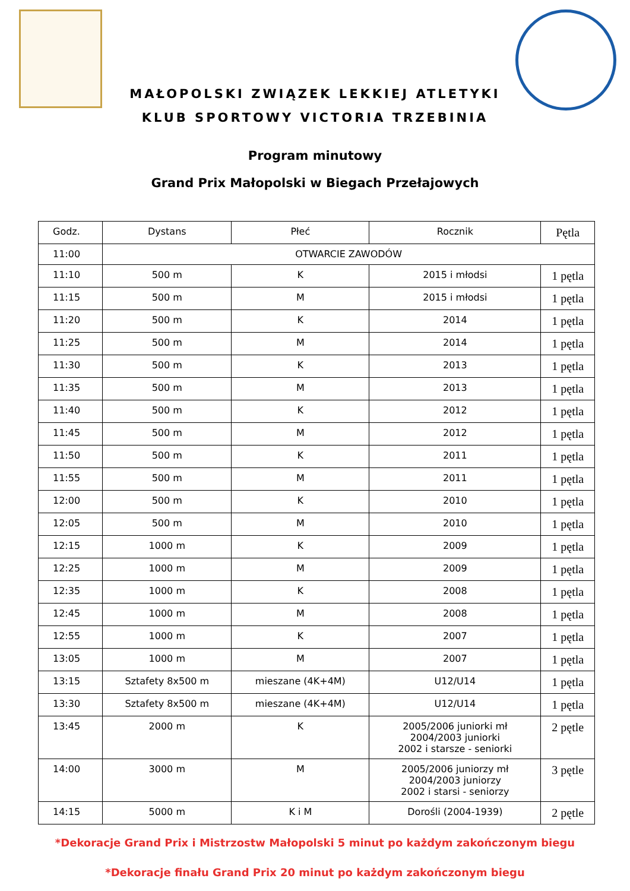MAŁOPOLSKI ZWIĄZEK LEKKIEJ ATLETYKI
KLUB SPORTOWY VICTORIA TRZEBINIA
Program minutowy
Grand Prix Małopolski w Biegach Przełajowych
| Godz. | Dystans | Płeć | Rocznik | Pętla |
| --- | --- | --- | --- | --- |
| 11:00 | OTWARCIE ZAWODÓW | | | |
| 11:10 | 500 m | K | 2015 i młodsi | 1 pętla |
| 11:15 | 500 m | M | 2015 i młodsi | 1 pętla |
| 11:20 | 500 m | K | 2014 | 1 pętla |
| 11:25 | 500 m | M | 2014 | 1 pętla |
| 11:30 | 500 m | K | 2013 | 1 pętla |
| 11:35 | 500 m | M | 2013 | 1 pętla |
| 11:40 | 500 m | K | 2012 | 1 pętla |
| 11:45 | 500 m | M | 2012 | 1 pętla |
| 11:50 | 500 m | K | 2011 | 1 pętla |
| 11:55 | 500 m | M | 2011 | 1 pętla |
| 12:00 | 500 m | K | 2010 | 1 pętla |
| 12:05 | 500 m | M | 2010 | 1 pętla |
| 12:15 | 1000 m | K | 2009 | 1 pętla |
| 12:25 | 1000 m | M | 2009 | 1 pętla |
| 12:35 | 1000 m | K | 2008 | 1 pętla |
| 12:45 | 1000 m | M | 2008 | 1 pętla |
| 12:55 | 1000 m | K | 2007 | 1 pętla |
| 13:05 | 1000 m | M | 2007 | 1 pętla |
| 13:15 | Sztafety 8x500 m | mieszane (4K+4M) | U12/U14 | 1 pętla |
| 13:30 | Sztafety 8x500 m | mieszane (4K+4M) | U12/U14 | 1 pętla |
| 13:45 | 2000 m | K | 2005/2006 juniorki mł 2004/2003 juniorki 2002 i starsze - seniorki | 2 pętle |
| 14:00 | 3000 m | M | 2005/2006 juniorzy mł 2004/2003 juniorzy 2002 i starsi - seniorzy | 3 pętle |
| 14:15 | 5000 m | K i M | Dorośli (2004-1939) | 2 pętle |
*Dekoracje Grand Prix i Mistrzostw Małopolski 5 minut po każdym zakończonym biegu
*Dekoracje finału Grand Prix 20 minut po każdym zakończonym biegu